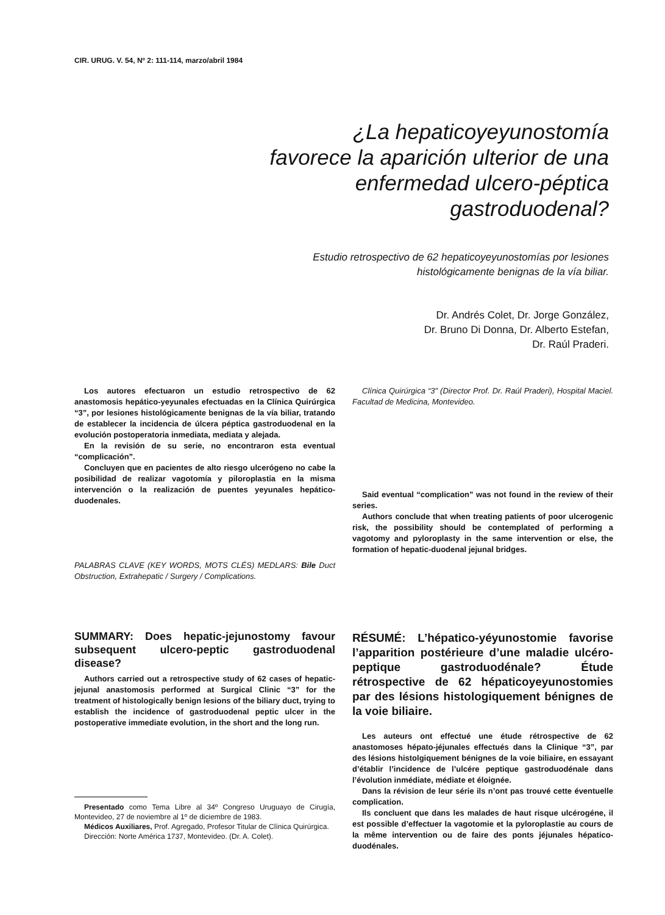CIR. URUG. V. 54, Nº 2: 111-114, marzo/abril 1984
¿La hepaticoyeyunostomía favorece la aparición ulterior de una enfermedad ulcero-péptica gastroduodenal?
Estudio retrospectivo de 62 hepaticoyeyunostomías por lesiones histológicamente benignas de la vía biliar.
Dr. Andrés Colet, Dr. Jorge González,
Dr. Bruno Di Donna, Dr. Alberto Estefan,
Dr. Raúl Praderi.
Los autores efectuaron un estudio retrospectivo de 62 anastomosis hepático-yeyunales efectuadas en la Clínica Quirúrgica “3”, por lesiones histológicamente benignas de la vía biliar, tratando de establecer la incidencia de úlcera péptica gastroduodenal en la evolución postoperatoria inmediata, mediata y alejada.
En la revisión de su serie, no encontraron esta eventual “complicación”.
Concluyen que en pacientes de alto riesgo ulcerógeno no cabe la posibilidad de realizar vagotomía y piloroplastia en la misma intervención o la realización de puentes yeyunales hepático-duodenales.
PALABRAS CLAVE (KEY WORDS, MOTS CLÉS) MEDLARS: Bile Duct Obstruction, Extrahepatic / Surgery / Complications.
SUMMARY: Does hepatic-jejunostomy favour subsequent ulcero-peptic gastroduodenal disease?
Authors carried out a retrospective study of 62 cases of hepatic-jejunal anastomosis performed at Surgical Clinic “3” for the treatment of histologically benign lesions of the biliary duct, trying to establish the incidence of gastroduodenal peptic ulcer in the postoperative immediate evolution, in the short and the long run.
Presentado como Tema Libre al 34º Congreso Uruguayo de Cirugía, Montevideo, 27 de noviembre al 1º de diciembre de 1983.
Médicos Auxiliares, Prof. Agregado, Profesor Titular de Clínica Quirúrgica.
Dirección: Norte América 1737, Montevideo. (Dr. A. Colet).
Clínica Quirúrgica “3” (Director Prof. Dr. Raúl Praderi), Hospital Maciel. Facultad de Medicina, Montevideo.
Said eventual “complication” was not found in the review of their series.
Authors conclude that when treating patients of poor ulcerogenic risk, the possibility should be contemplated of performing a vagotomy and pyloroplasty in the same intervention or else, the formation of hepatic-duodenal jejunal bridges.
RÉSUMÉ: L’hépatico-yéyunostomie favorise l’apparition postérieure d’une maladie ulcéro-peptique gastroduodénale? Étude rétrospective de 62 hépaticoyeyunostomies par des lésions histologiquement bénignes de la voie biliaire.
Les auteurs ont effectué une étude rétrospective de 62 anastomoses hépato-jéjunales effectués dans la Clinique “3”, par des lésions histolgiquement bénignes de la voie biliaire, en essayant d’établir l’incidence de l’ulcére peptique gastroduodénale dans l’évolution inmédiate, médiate et éloignée.
Dans la révision de leur série ils n’ont pas trouvé cette éventuelle complication.
Ils concluent que dans les malades de haut risque ulcérogéne, il est possible d’effectuer la vagotomie et la pyloroplastie au cours de la même intervention ou de faire des ponts jéjunales hépatico-duodénales.